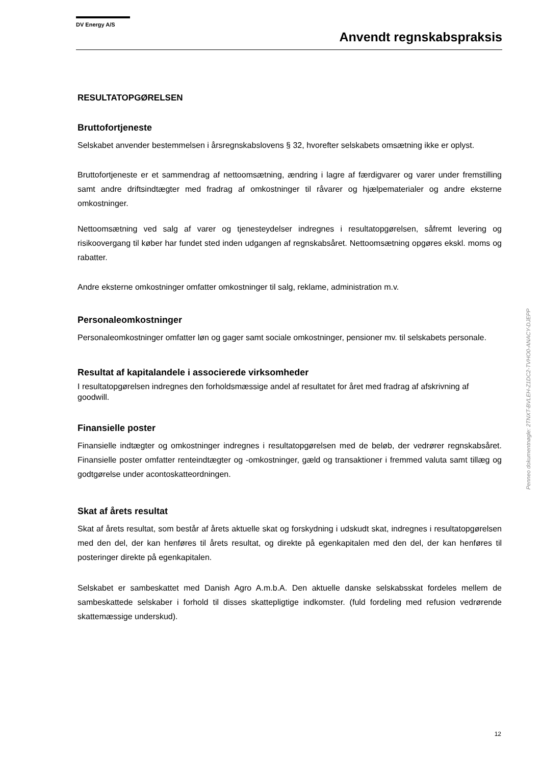DV Energy A/S
Anvendt regnskabspraksis
RESULTATOPGØRELSEN
Bruttofortjeneste
Selskabet anvender bestemmelsen i årsregnskabslovens § 32, hvorefter selskabets omsætning ikke er oplyst.
Bruttofortjeneste er et sammendrag af nettoomsætning, ændring i lagre af færdigvarer og varer under fremstilling samt andre driftsindtægter med fradrag af omkostninger til råvarer og hjælpematerialer og andre eksterne omkostninger.
Nettoomsætning ved salg af varer og tjenesteydelser indregnes i resultatopgørelsen, såfremt levering og risikoovergang til køber har fundet sted inden udgangen af regnskabsåret. Nettoomsætning opgøres ekskl. moms og rabatter.
Andre eksterne omkostninger omfatter omkostninger til salg, reklame, administration m.v.
Personaleomkostninger
Personaleomkostninger omfatter løn og gager samt sociale omkostninger, pensioner mv. til selskabets personale.
Resultat af kapitalandele i associerede virksomheder
I resultatopgørelsen indregnes den forholdsmæssige andel af resultatet for året med fradrag af afskrivning af goodwill.
Finansielle poster
Finansielle indtægter og omkostninger indregnes i resultatopgørelsen med de beløb, der vedrører regnskabsåret. Finansielle poster omfatter renteindtægter og -omkostninger, gæld og transaktioner i fremmed valuta samt tillæg og godtgørelse under acontoskatteordningen.
Skat af årets resultat
Skat af årets resultat, som består af årets aktuelle skat og forskydning i udskudt skat, indregnes i resultatopgørelsen med den del, der kan henføres til årets resultat, og direkte på egenkapitalen med den del, der kan henføres til posteringer direkte på egenkapitalen.
Selskabet er sambeskattet med Danish Agro A.m.b.A. Den aktuelle danske selskabsskat fordeles mellem de sambeskattede selskaber i forhold til disses skattepligtige indkomster. (fuld fordeling med refusion vedrørende skattemæssige underskud).
Penneo dokumentnøgle: 2TNXT-BVLEH-Z1DC2-TVHO0-ANACY-DJEPP
12